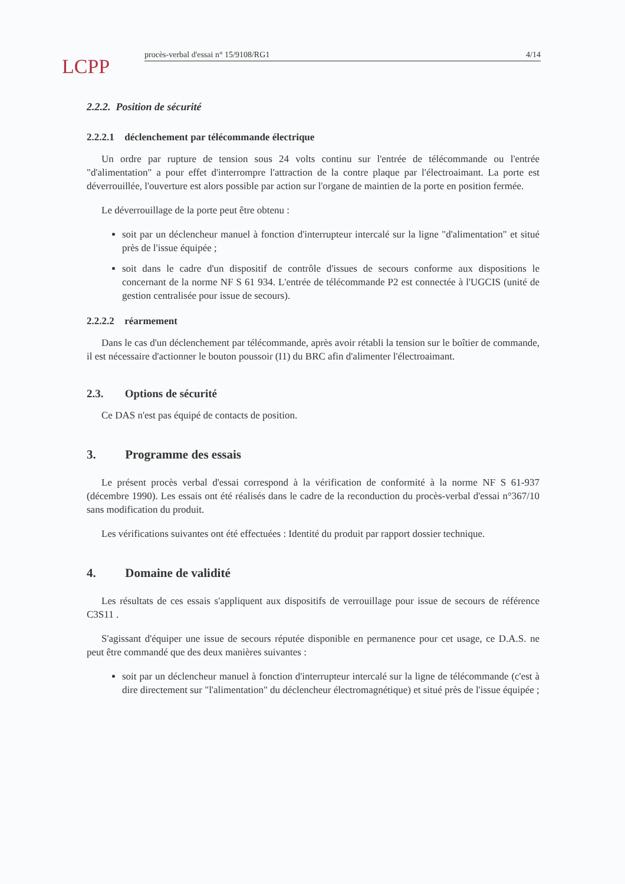LCPP
procès-verbal d'essai n° 15/9108/RG1 4/14
2.2.2. Position de sécurité
2.2.2.1 déclenchement par télécommande électrique
Un ordre par rupture de tension sous 24 volts continu sur l'entrée de télécommande ou l'entrée "d'alimentation" a pour effet d'interrompre l'attraction de la contre plaque par l'électroaimant. La porte est déverrouillée, l'ouverture est alors possible par action sur l'organe de maintien de la porte en position fermée.
Le déverrouillage de la porte peut être obtenu :
soit par un déclencheur manuel à fonction d'interrupteur intercalé sur la ligne "d'alimentation" et situé près de l'issue équipée ;
soit dans le cadre d'un dispositif de contrôle d'issues de secours conforme aux dispositions le concernant de la norme NF S 61 934. L'entrée de télécommande P2 est connectée à l'UGCIS (unité de gestion centralisée pour issue de secours).
2.2.2.2 réarmement
Dans le cas d'un déclenchement par télécommande, après avoir rétabli la tension sur le boîtier de commande, il est nécessaire d'actionner le bouton poussoir (I1) du BRC afin d'alimenter l'électroaimant.
2.3. Options de sécurité
Ce DAS n'est pas équipé de contacts de position.
3. Programme des essais
Le présent procès verbal d'essai correspond à la vérification de conformité à la norme NF S 61-937 (décembre 1990). Les essais ont été réalisés dans le cadre de la reconduction du procès-verbal d'essai n°367/10 sans modification du produit.
Les vérifications suivantes ont été effectuées : Identité du produit par rapport dossier technique.
4. Domaine de validité
Les résultats de ces essais s'appliquent aux dispositifs de verrouillage pour issue de secours de référence C3S11 .
S'agissant d'équiper une issue de secours réputée disponible en permanence pour cet usage, ce D.A.S. ne peut être commandé que des deux manières suivantes :
soit par un déclencheur manuel à fonction d'interrupteur intercalé sur la ligne de télécommande (c'est à dire directement sur "l'alimentation" du déclencheur électromagnétique) et situé près de l'issue équipée ;